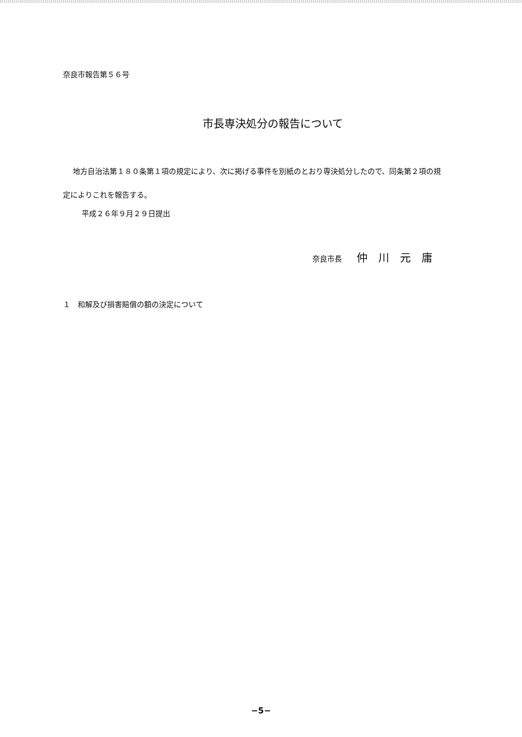奈良市報告第５６号
市長専決処分の報告について
地方自治法第１８０条第１項の規定により、次に掲げる事件を別紙のとおり専決処分したので、同条第２項の規定によりこれを報告する。
平成２６年９月２９日提出
奈良市長 仲川元庸
１　和解及び損害賠償の額の決定について
−5−